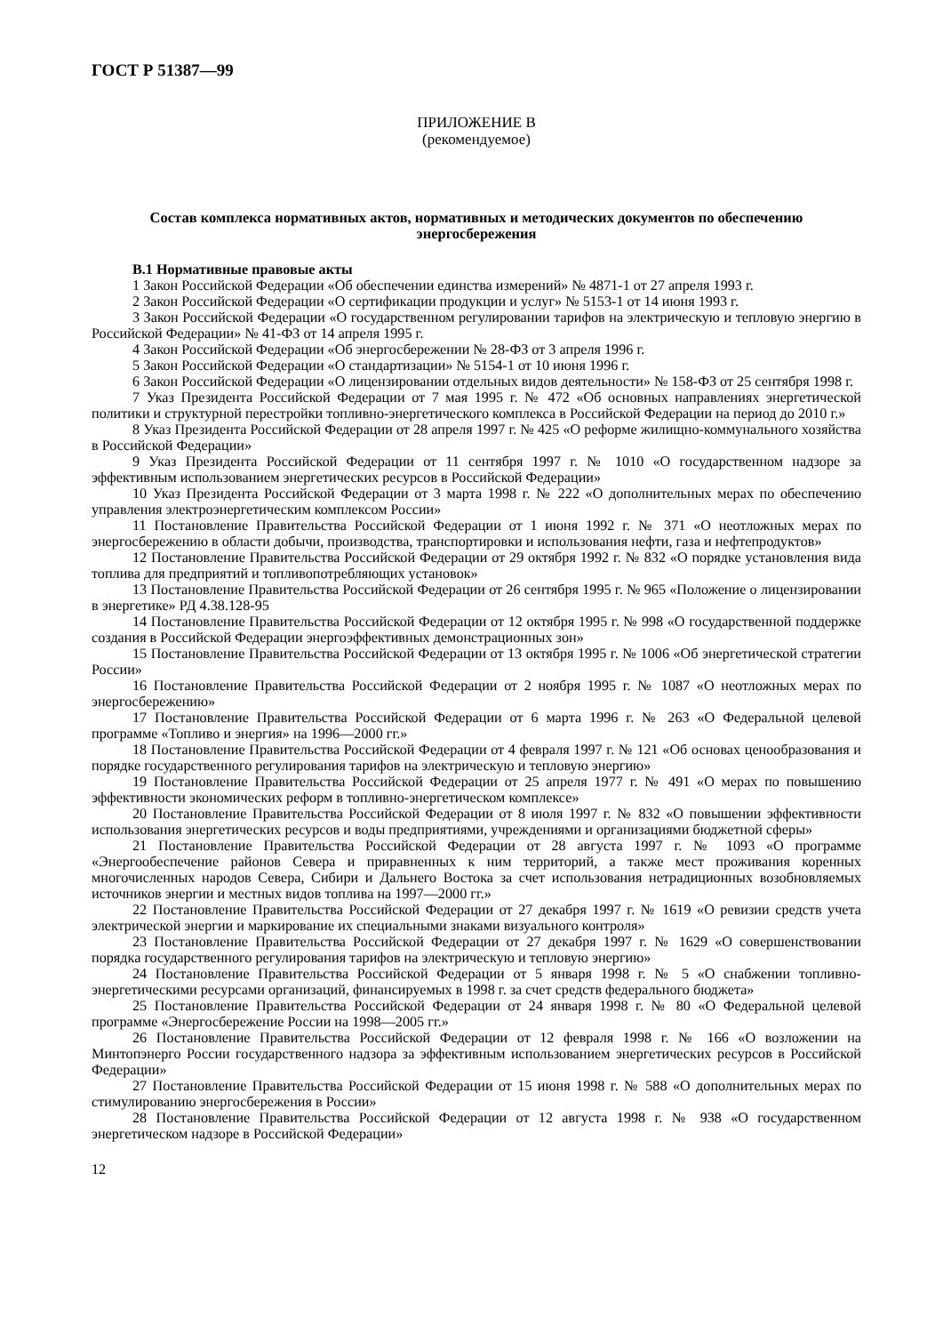ГОСТ Р 51387—99
ПРИЛОЖЕНИЕ В
(рекомендуемое)
Состав комплекса нормативных актов, нормативных и методических документов по обеспечению энергосбережения
В.1 Нормативные правовые акты
1 Закон Российской Федерации «Об обеспечении единства измерений» № 4871-1 от 27 апреля 1993 г.
2 Закон Российской Федерации «О сертификации продукции и услуг» № 5153-1 от 14 июня 1993 г.
3 Закон Российской Федерации «О государственном регулировании тарифов на электрическую и тепловую энергию в Российской Федерации» № 41-ФЗ от 14 апреля 1995 г.
4 Закон Российской Федерации «Об энергосбережении № 28-ФЗ от 3 апреля 1996 г.
5 Закон Российской Федерации «О стандартизации» № 5154-1 от 10 июня 1996 г.
6 Закон Российской Федерации «О лицензировании отдельных видов деятельности» № 158-ФЗ от 25 сентября 1998 г.
7 Указ Президента Российской Федерации от 7 мая 1995 г. № 472 «Об основных направлениях энергетической политики и структурной перестройки топливно-энергетического комплекса в Российской Федерации на период до 2010 г.»
8 Указ Президента Российской Федерации от 28 апреля 1997 г. № 425 «О реформе жилищно-коммунального хозяйства в Российской Федерации»
9 Указ Президента Российской Федерации от 11 сентября 1997 г. № 1010 «О государственном надзоре за эффективным использованием энергетических ресурсов в Российской Федерации»
10 Указ Президента Российской Федерации от 3 марта 1998 г. № 222 «О дополнительных мерах по обеспечению управления электроэнергетическим комплексом России»
11 Постановление Правительства Российской Федерации от 1 июня 1992 г. № 371 «О неотложных мерах по энергосбережению в области добычи, производства, транспортировки и использования нефти, газа и нефтепродуктов»
12 Постановление Правительства Российской Федерации от 29 октября 1992 г. № 832 «О порядке установления вида топлива для предприятий и топливопотребляющих установок»
13 Постановление Правительства Российской Федерации от 26 сентября 1995 г. № 965 «Положение о лицензировании в энергетике» РД 4.38.128-95
14 Постановление Правительства Российской Федерации от 12 октября 1995 г. № 998 «О государственной поддержке создания в Российской Федерации энергоэффективных демонстрационных зон»
15 Постановление Правительства Российской Федерации от 13 октября 1995 г. № 1006 «Об энергетической стратегии России»
16 Постановление Правительства Российской Федерации от 2 ноября 1995 г. № 1087 «О неотложных мерах по энергосбережению»
17 Постановление Правительства Российской Федерации от 6 марта 1996 г. № 263 «О Федеральной целевой программе «Топливо и энергия» на 1996—2000 гг.»
18 Постановление Правительства Российской Федерации от 4 февраля 1997 г. № 121 «Об основах ценообразования и порядке государственного регулирования тарифов на электрическую и тепловую энергию»
19 Постановление Правительства Российской Федерации от 25 апреля 1977 г. № 491 «О мерах по повышению эффективности экономических реформ в топливно-энергетическом комплексе»
20 Постановление Правительства Российской Федерации от 8 июля 1997 г. № 832 «О повышении эффективности использования энергетических ресурсов и воды предприятиями, учреждениями и организациями бюджетной сферы»
21 Постановление Правительства Российской Федерации от 28 августа 1997 г. № 1093 «О программе «Энергообеспечение районов Севера и приравненных к ним территорий, а также мест проживания коренных многочисленных народов Севера, Сибири и Дальнего Востока за счет использования нетрадиционных возобновляемых источников энергии и местных видов топлива на 1997—2000 гг.»
22 Постановление Правительства Российской Федерации от 27 декабря 1997 г. № 1619 «О ревизии средств учета электрической энергии и маркирование их специальными знаками визуального контроля»
23 Постановление Правительства Российской Федерации от 27 декабря 1997 г. № 1629 «О совершенствовании порядка государственного регулирования тарифов на электрическую и тепловую энергию»
24 Постановление Правительства Российской Федерации от 5 января 1998 г. № 5 «О снабжении топливно-энергетическими ресурсами организаций, финансируемых в 1998 г. за счет средств федерального бюджета»
25 Постановление Правительства Российской Федерации от 24 января 1998 г. № 80 «О Федеральной целевой программе «Энергосбережение России на 1998—2005 гг.»
26 Постановление Правительства Российской Федерации от 12 февраля 1998 г. № 166 «О возложении на Минтопэнерго России государственного надзора за эффективным использованием энергетических ресурсов в Российской Федерации»
27 Постановление Правительства Российской Федерации от 15 июня 1998 г. № 588 «О дополнительных мерах по стимулированию энергосбережения в России»
28 Постановление Правительства Российской Федерации от 12 августа 1998 г. № 938 «О государственном энергетическом надзоре в Российской Федерации»
12